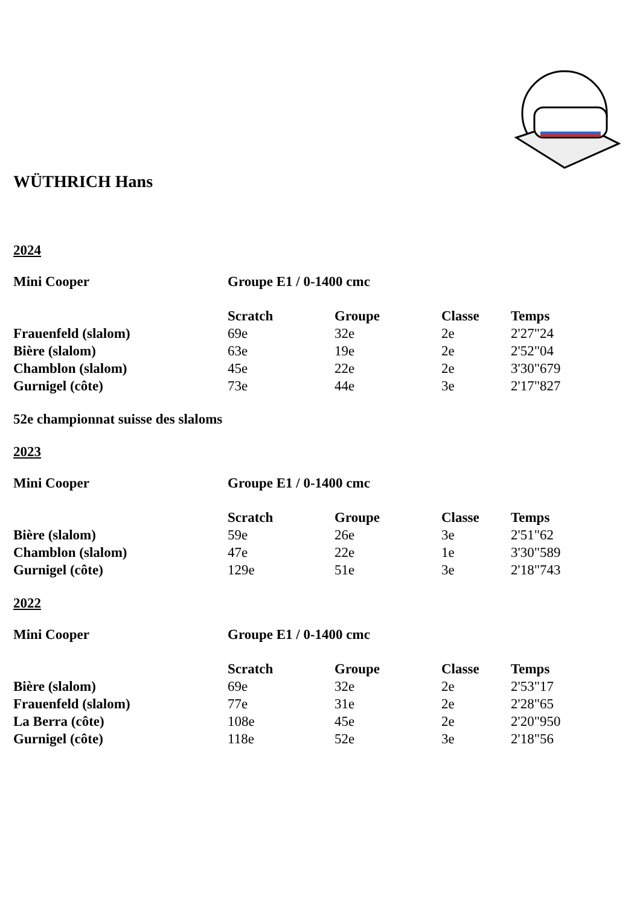WÜTHRICH Hans
2024
| Mini Cooper | Groupe E1 / 0-1400 cmc |
| --- | --- |
| | Scratch | Groupe | Classe | Temps |
| --- | --- | --- | --- | --- |
| Frauenfeld (slalom) | 69e | 32e | 2e | 2'27"24 |
| Bière (slalom) | 63e | 19e | 2e | 2'52"04 |
| Chamblon (slalom) | 45e | 22e | 2e | 3'30"679 |
| Gurnigel (côte) | 73e | 44e | 3e | 2'17"827 |
52e championnat suisse des slaloms
2023
| Mini Cooper | Groupe E1 / 0-1400 cmc |
| --- | --- |
| | Scratch | Groupe | Classe | Temps |
| --- | --- | --- | --- | --- |
| Bière (slalom) | 59e | 26e | 3e | 2'51"62 |
| Chamblon (slalom) | 47e | 22e | 1e | 3'30"589 |
| Gurnigel (côte) | 129e | 51e | 3e | 2'18"743 |
2022
| Mini Cooper | Groupe E1 / 0-1400 cmc |
| --- | --- |
| | Scratch | Groupe | Classe | Temps |
| --- | --- | --- | --- | --- |
| Bière (slalom) | 69e | 32e | 2e | 2'53"17 |
| Frauenfeld (slalom) | 77e | 31e | 2e | 2'28"65 |
| La Berra (côte) | 108e | 45e | 2e | 2'20"950 |
| Gurnigel (côte) | 118e | 52e | 3e | 2'18"56 |